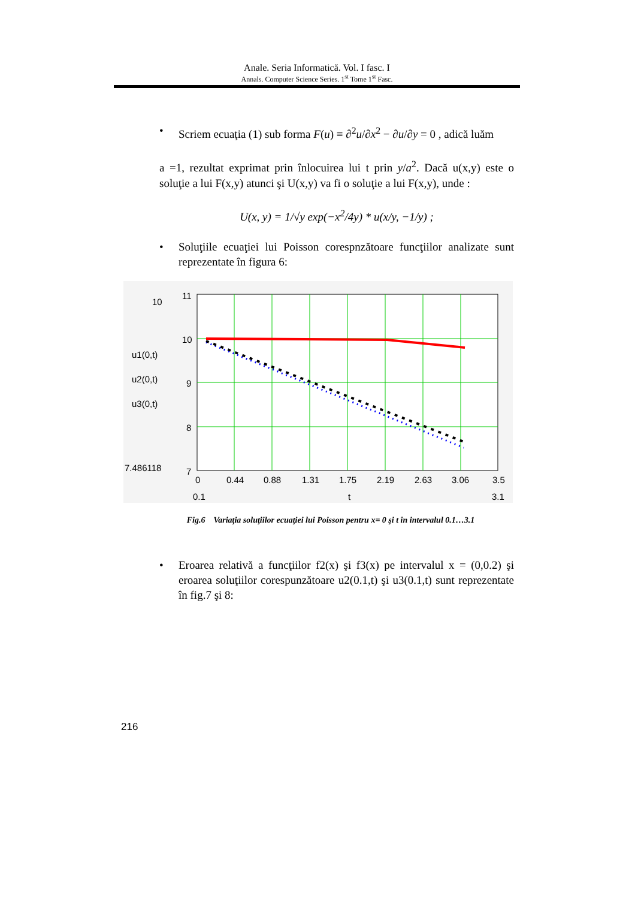Anale. Seria Informatică. Vol. I fasc. I
Annals. Computer Science Series. 1<sup>st</sup> Tome 1<sup>st</sup> Fasc.
• Scriem ecuaţia (1) sub forma F(u) ≡ ∂<sup>2</sup>u/∂x<sup>2</sup> − ∂u/∂y = 0 , adică luăm
a =1, rezultat exprimat prin înlocuirea lui t prin y/a<sup>2</sup>. Dacă u(x,y) este o soluţie a lui F(x,y) atunci şi U(x,y) va fi o soluţie a lui F(x,y), unde :
U(x, y) = 1/√y exp(−x<sup>2</sup>/4y) * u(x/y, −1/y) ;
• Soluţiile ecuaţiei lui Poisson corespnzătoare funcţiilor analizate sunt reprezentate în figura 6:
11
10
9
8
7
0
0.44
0.88
1.31
1.75
2.19
2.63
3.06
3.5
0.1
t
3.1
10
u1(0,t)
u2(0,t)
u3(0,t)
7.486118
Fig.6 Variaţia soluţiilor ecuaţiei lui Poisson pentru x= 0 şi t în intervalul 0.1…3.1
• Eroarea relativă a funcţiilor f2(x) şi f3(x) pe intervalul x = (0,0.2) şi eroarea soluţiilor corespunzătoare u2(0.1,t) şi u3(0.1,t) sunt reprezentate în fig.7 şi 8:
216